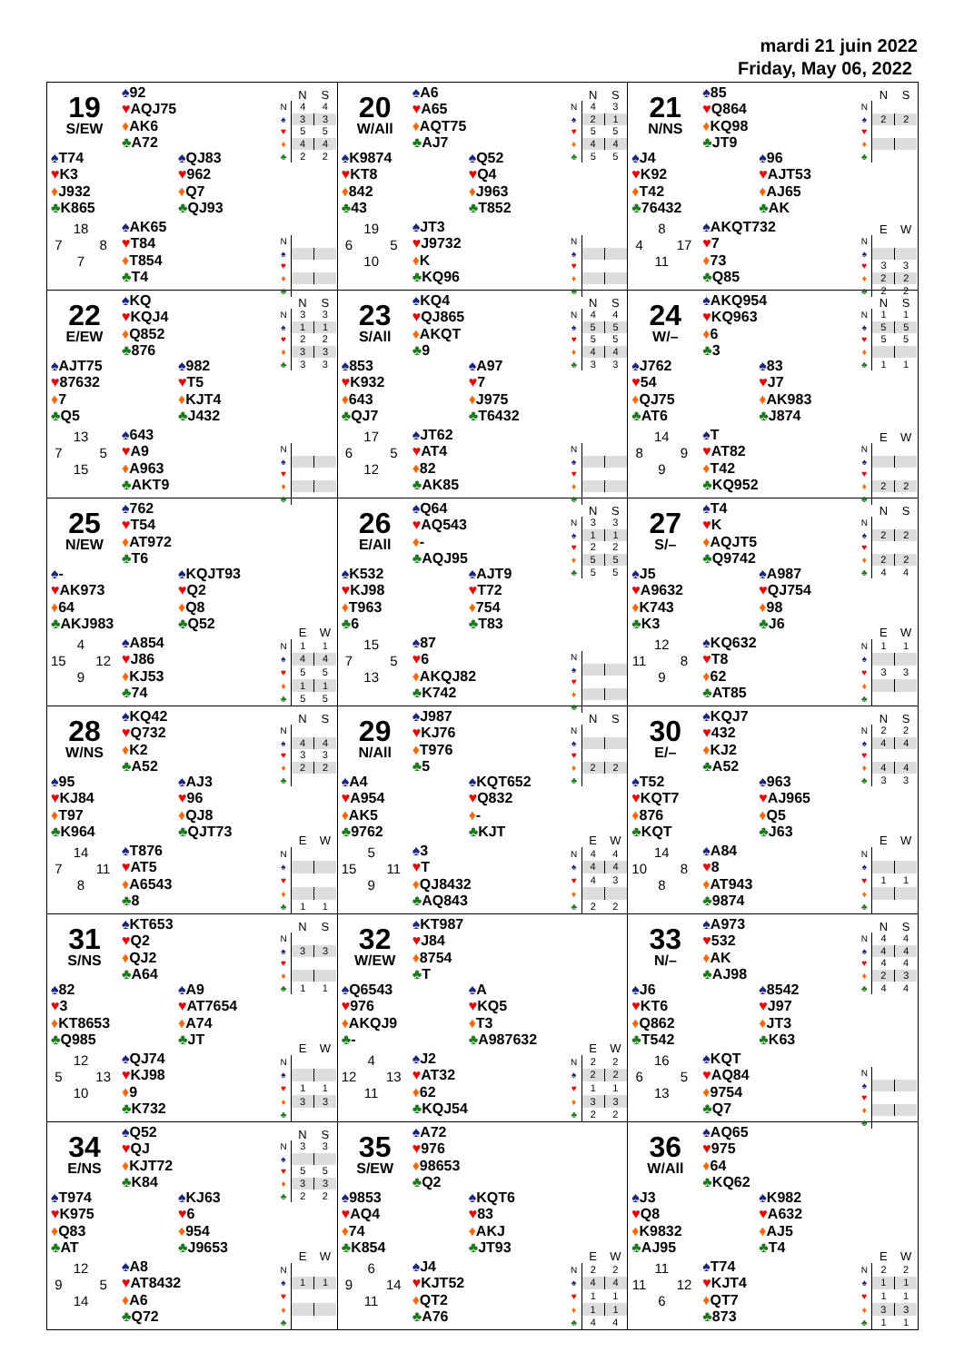mardi 21 juin 2022
Friday, May 06, 2022
19
S/EW
♠92
♥AQJ75
♦AK6
♣A72
| | N | S |
| --- | --- | --- |
| N | 4 | 4 |
| ♠ | 3 | 3 |
| ♥ | 5 | 5 |
| ♦ | 4 | 4 |
| ♣ | 2 | 2 |
♠T74
♥K3
♦J932
♣K865
♠QJ83
♥962
♦Q7
♣QJ93
18 7 8 7
♠AK65
♥T84
♦T854
♣T4
| N | | |
| ♠ | | |
| ♥ | | |
| ♦ | | |
| ♣ | | |
20
W/All
♠A6
♥A65
♦AQT75
♣AJ7
| | N | S |
| --- | --- | --- |
| N | 4 | 3 |
| ♠ | 2 | 1 |
| ♥ | 5 | 5 |
| ♦ | 4 | 4 |
| ♣ | 5 | 5 |
♠K9874
♥KT8
♦842
♣43
♠Q52
♥Q4
♦J963
♣T852
19 6 5 10
♠JT3
♥J9732
♦K
♣KQ96
| N | | |
| ♠ | | |
| ♥ | | |
| ♦ | | |
| ♣ | | |
21
N/NS
♠85
♥Q864
♦KQ98
♣JT9
| | N | S |
| --- | --- | --- |
| N | | |
| ♠ | 2 | 2 |
| ♥ | | |
| ♦ | | |
| ♣ | | |
♠J4
♥K92
♦T42
♣76432
♠96
♥AJT53
♦AJ65
♣AK
8 4 17 11
♠AKQT732
♥7
♦73
♣Q85
| | E | W |
| --- | --- | --- |
| N | | |
| ♠ | | |
| ♥ | 3 | 3 |
| ♦ | 2 | 2 |
| ♣ | 2 | 2 |
22
E/EW
♠KQ
♥KQJ4
♦Q852
♣876
| | N | S |
| --- | --- | --- |
| N | 3 | 3 |
| ♠ | 1 | 1 |
| ♥ | 2 | 2 |
| ♦ | 3 | 3 |
| ♣ | 3 | 3 |
♠AJT75
♥87632
♦7
♣Q5
♠982
♥T5
♦KJT4
♣J432
13 7 5 15
♠643
♥A9
♦A963
♣AKT9
| N | | |
| ♠ | | |
| ♥ | | |
| ♦ | | |
| ♣ | | |
23
S/All
♠KQ4
♥QJ865
♦AKQT
♣9
| | N | S |
| --- | --- | --- |
| N | 4 | 4 |
| ♠ | 5 | 5 |
| ♥ | 5 | 5 |
| ♦ | 4 | 4 |
| ♣ | 3 | 3 |
♠853
♥K932
♦643
♣QJ7
♠A97
♥7
♦J975
♣T6432
17 6 5 12
♠JT62
♥AT4
♦82
♣AK85
| N | | |
| ♠ | | |
| ♥ | | |
| ♦ | | |
| ♣ | | |
24
W/–
♠AKQ954
♥KQ963
♦6
♣3
| | N | S |
| --- | --- | --- |
| N | 1 | 1 |
| ♠ | 5 | 5 |
| ♥ | 5 | 5 |
| ♦ | | |
| ♣ | 1 | 1 |
♠J762
♥54
♦QJ75
♣AT6
♠83
♥J7
♦AK983
♣J874
14 8 9 9
♠T
♥AT82
♦T42
♣KQ952
| | E | W |
| --- | --- | --- |
| N | | |
| ♠ | | |
| ♥ | | |
| ♦ | 2 | 2 |
| ♣ | | |
25
N/EW
♠762
♥T54
♦AT972
♣T6
♠-
♥AK973
♦64
♣AKJ983
♠KQJT93
♥Q2
♦Q8
♣Q52
4 15 12 9
♠A854
♥J86
♦KJ53
♣74
| | E | W |
| --- | --- | --- |
| N | 1 | 1 |
| ♠ | 4 | 4 |
| ♥ | 5 | 5 |
| ♦ | 1 | 1 |
| ♣ | 5 | 5 |
26
E/All
♠Q64
♥AQ543
♦-
♣AQJ95
| | N | S |
| --- | --- | --- |
| N | 3 | 3 |
| ♠ | 1 | 1 |
| ♥ | 2 | 2 |
| ♦ | 5 | 5 |
| ♣ | 5 | 5 |
♠K532
♥KJ98
♦T963
♣6
♠AJT9
♥T72
♦754
♣T83
15 7 5 13
♠87
♥6
♦AKQJ82
♣K742
| N | | |
| ♠ | | |
| ♥ | | |
| ♦ | | |
| ♣ | | |
27
S/–
♠T4
♥K
♦AQJT5
♣Q9742
| | N | S |
| --- | --- | --- |
| N | | |
| ♠ | 2 | 2 |
| ♥ | | |
| ♦ | 2 | 2 |
| ♣ | 4 | 4 |
♠J5
♥A9632
♦K743
♣K3
♠A987
♥QJ754
♦98
♣J6
12 11 8 9
♠KQ632
♥T8
♦62
♣AT85
| | E | W |
| --- | --- | --- |
| N | 1 | 1 |
| ♠ | | |
| ♥ | 3 | 3 |
| ♦ | | |
| ♣ | | |
28
W/NS
♠KQ42
♥Q732
♦K2
♣A52
| | N | S |
| --- | --- | --- |
| N | | |
| ♠ | 4 | 4 |
| ♥ | 3 | 3 |
| ♦ | 2 | 2 |
| ♣ | | |
♠95
♥KJ84
♦T97
♣K964
♠AJ3
♥96
♦QJ8
♣QJT73
14 7 11 8
♠T876
♥AT5
♦A6543
♣8
| | E | W |
| --- | --- | --- |
| N | | |
| ♠ | | |
| ♥ | | |
| ♦ | | |
| ♣ | 1 | 1 |
29
N/All
♠J987
♥KJ76
♦T976
♣5
| | N | S |
| --- | --- | --- |
| N | | |
| ♠ | | |
| ♥ | | |
| ♦ | 2 | 2 |
| ♣ | | |
♠A4
♥A954
♦AK5
♣9762
♠KQT652
♥Q832
♦-
♣KJT
5 15 11 9
♠3
♥T
♦QJ8432
♣AQ843
| | E | W |
| --- | --- | --- |
| N | 4 | 4 |
| ♠ | 4 | 4 |
| ♥ | 4 | 3 |
| ♦ | | |
| ♣ | 2 | 2 |
30
E/–
♠KQJ7
♥432
♦KJ2
♣A52
| | N | S |
| --- | --- | --- |
| N | 2 | 2 |
| ♠ | 4 | 4 |
| ♥ | | |
| ♦ | 4 | 4 |
| ♣ | 3 | 3 |
♠T52
♥KQT7
♦876
♣KQT
♠963
♥AJ965
♦Q5
♣J63
14 10 8 8
♠A84
♥8
♦AT943
♣9874
| | E | W |
| --- | --- | --- |
| N | | |
| ♠ | | |
| ♥ | 1 | 1 |
| ♦ | | |
| ♣ | | |
31
S/NS
♠KT653
♥Q2
♦QJ2
♣A64
| | N | S |
| --- | --- | --- |
| N | | |
| ♠ | 3 | 3 |
| ♥ | | |
| ♦ | | |
| ♣ | 1 | 1 |
♠82
♥3
♦KT8653
♣Q985
♠A9
♥AT7654
♦A74
♣JT
12 5 13 10
♠QJ74
♥KJ98
♦9
♣K732
| | E | W |
| --- | --- | --- |
| N | | |
| ♠ | | |
| ♥ | 1 | 1 |
| ♦ | 3 | 3 |
| ♣ | | |
32
W/EW
♠KT987
♥J84
♦8754
♣T
♠Q6543
♥976
♦AKQJ9
♣-
♠A
♥KQ5
♦T3
♣A987632
4 12 13 11
♠J2
♥AT32
♦62
♣KQJ54
| | E | W |
| --- | --- | --- |
| N | 2 | 2 |
| ♠ | 2 | 2 |
| ♥ | 1 | 1 |
| ♦ | 3 | 3 |
| ♣ | 2 | 2 |
33
N/–
♠A973
♥532
♦AK
♣AJ98
| | N | S |
| --- | --- | --- |
| N | 4 | 4 |
| ♠ | 4 | 4 |
| ♥ | 4 | 4 |
| ♦ | 2 | 3 |
| ♣ | 4 | 4 |
♠J6
♥KT6
♦Q862
♣T542
♠8542
♥J97
♦JT3
♣K63
16 6 5 13
♠KQT
♥AQ84
♦9754
♣Q7
| N | | |
| ♠ | | |
| ♥ | | |
| ♦ | | |
| ♣ | | |
34
E/NS
♠Q52
♥QJ
♦KJT72
♣K84
| | N | S |
| --- | --- | --- |
| N | 3 | 3 |
| ♠ | | |
| ♥ | 5 | 5 |
| ♦ | 3 | 3 |
| ♣ | 2 | 2 |
♠T974
♥K975
♦Q83
♣AT
♠KJ63
♥6
♦954
♣J9653
12 9 5 14
♠A8
♥AT8432
♦A6
♣Q72
| | E | W |
| --- | --- | --- |
| N | | |
| ♠ | 1 | 1 |
| ♥ | | |
| ♦ | | |
| ♣ | | |
35
S/EW
♠A72
♥976
♦98653
♣Q2
♠9853
♥AQ4
♦74
♣K854
♠KQT6
♥83
♦AKJ
♣JT93
6 9 14 11
♠J4
♥KJT52
♦QT2
♣A76
| | E | W |
| --- | --- | --- |
| N | 2 | 2 |
| ♠ | 4 | 4 |
| ♥ | 1 | 1 |
| ♦ | 1 | 1 |
| ♣ | 4 | 4 |
36
W/All
♠AQ65
♥975
♦64
♣KQ62
♠J3
♥Q8
♦K9832
♣AJ95
♠K982
♥A632
♦AJ5
♣T4
11 11 12 6
♠T74
♥KJT4
♦QT7
♣873
| | E | W |
| --- | --- | --- |
| N | 2 | 2 |
| ♠ | 1 | 1 |
| ♥ | 1 | 1 |
| ♦ | 3 | 3 |
| ♣ | 1 | 1 |